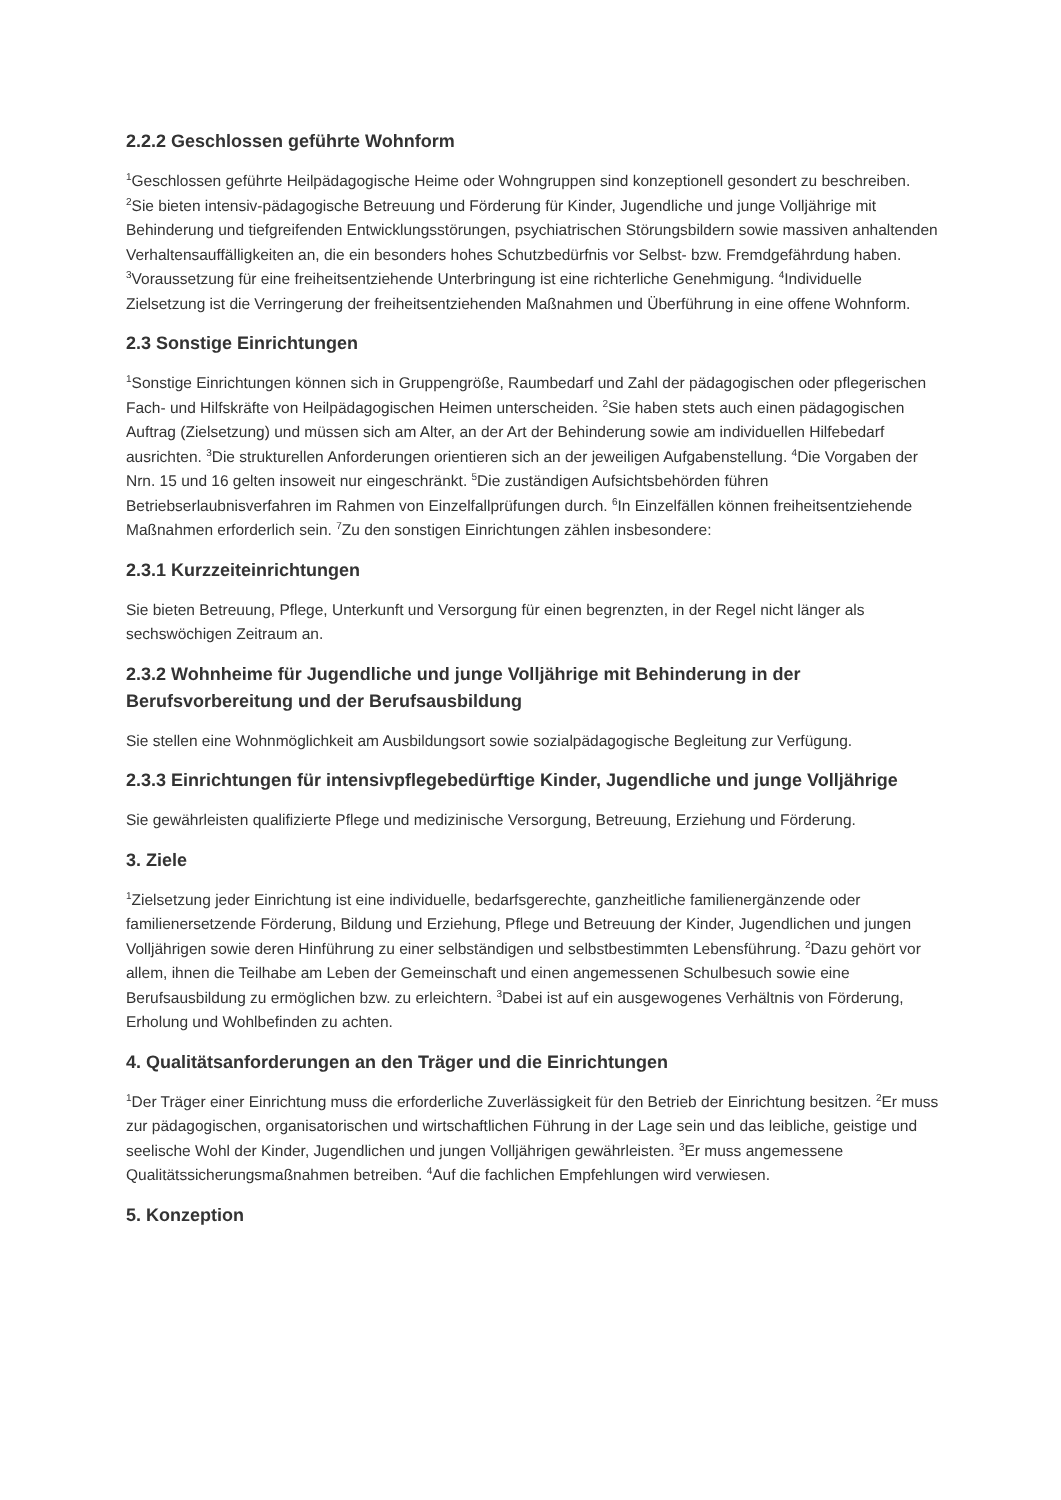2.2.2 Geschlossen geführte Wohnform
<sup>1</sup> Geschlossen geführte Heilpädagogische Heime oder Wohngruppen sind konzeptionell gesondert zu beschreiben. <sup>2</sup>Sie bieten intensiv-pädagogische Betreuung und Förderung für Kinder, Jugendliche und junge Volljährige mit Behinderung und tiefgreifenden Entwicklungsstörungen, psychiatrischen Störungsbildern sowie massiven anhaltenden Verhaltensauffälligkeiten an, die ein besonders hohes Schutzbedürfnis vor Selbst- bzw. Fremdgefährdung haben. <sup>3</sup>Voraussetzung für eine freiheitsentziehende Unterbringung ist eine richterliche Genehmigung. <sup>4</sup>Individuelle Zielsetzung ist die Verringerung der freiheitsentziehenden Maßnahmen und Überführung in eine offene Wohnform.
2.3 Sonstige Einrichtungen
<sup>1</sup> Sonstige Einrichtungen können sich in Gruppengröße, Raumbedarf und Zahl der pädagogischen oder pflegerischen Fach- und Hilfskräfte von Heilpädagogischen Heimen unterscheiden. <sup>2</sup>Sie haben stets auch einen pädagogischen Auftrag (Zielsetzung) und müssen sich am Alter, an der Art der Behinderung sowie am individuellen Hilfebedarf ausrichten. <sup>3</sup>Die strukturellen Anforderungen orientieren sich an der jeweiligen Aufgabenstellung. <sup>4</sup>Die Vorgaben der Nrn. 15 und 16 gelten insoweit nur eingeschränkt. <sup>5</sup>Die zuständigen Aufsichtsbehörden führen Betriebserlaubnisverfahren im Rahmen von Einzelfallprüfungen durch. <sup>6</sup>In Einzelfällen können freiheitsentziehende Maßnahmen erforderlich sein. <sup>7</sup>Zu den sonstigen Einrichtungen zählen insbesondere:
2.3.1 Kurzzeiteinrichtungen
Sie bieten Betreuung, Pflege, Unterkunft und Versorgung für einen begrenzten, in der Regel nicht länger als sechswöchigen Zeitraum an.
2.3.2 Wohnheime für Jugendliche und junge Volljährige mit Behinderung in der Berufsvorbereitung und der Berufsausbildung
Sie stellen eine Wohnmöglichkeit am Ausbildungsort sowie sozialpädagogische Begleitung zur Verfügung.
2.3.3 Einrichtungen für intensivpflegebedürftige Kinder, Jugendliche und junge Volljährige
Sie gewährleisten qualifizierte Pflege und medizinische Versorgung, Betreuung, Erziehung und Förderung.
3. Ziele
<sup>1</sup> Zielsetzung jeder Einrichtung ist eine individuelle, bedarfsgerechte, ganzheitliche familienergänzende oder familienersetzende Förderung, Bildung und Erziehung, Pflege und Betreuung der Kinder, Jugendlichen und jungen Volljährigen sowie deren Hinführung zu einer selbständigen und selbstbestimmten Lebensführung. <sup>2</sup>Dazu gehört vor allem, ihnen die Teilhabe am Leben der Gemeinschaft und einen angemessenen Schulbesuch sowie eine Berufsausbildung zu ermöglichen bzw. zu erleichtern. <sup>3</sup>Dabei ist auf ein ausgewogenes Verhältnis von Förderung, Erholung und Wohlbefinden zu achten.
4. Qualitätsanforderungen an den Träger und die Einrichtungen
<sup>1</sup> Der Träger einer Einrichtung muss die erforderliche Zuverlässigkeit für den Betrieb der Einrichtung besitzen. <sup>2</sup>Er muss zur pädagogischen, organisatorischen und wirtschaftlichen Führung in der Lage sein und das leibliche, geistige und seelische Wohl der Kinder, Jugendlichen und jungen Volljährigen gewährleisten. <sup>3</sup>Er muss angemessene Qualitätssicherungsmaßnahmen betreiben. <sup>4</sup>Auf die fachlichen Empfehlungen wird verwiesen.
5. Konzeption